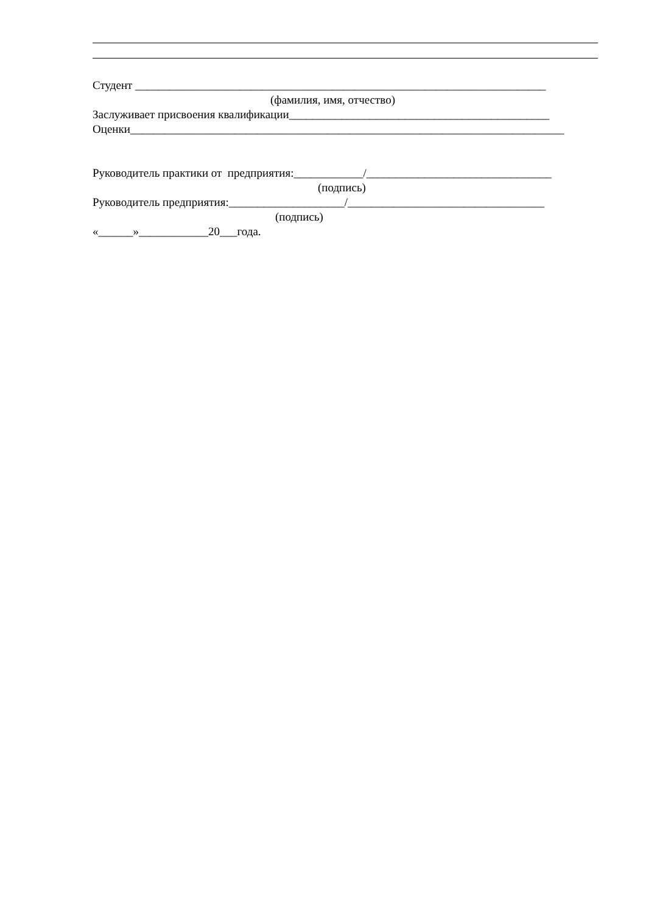Студент _______________________________________________________________________
(фамилия, имя, отчество)
Заслуживает присвоения квалификации_____________________________________________
Оценки___________________________________________________________________________
Руководитель практики от предприятия:____________/________________________________
(подпись)
Руководитель предприятия:____________________/__________________________________
(подпись)
«______»____________20___года.